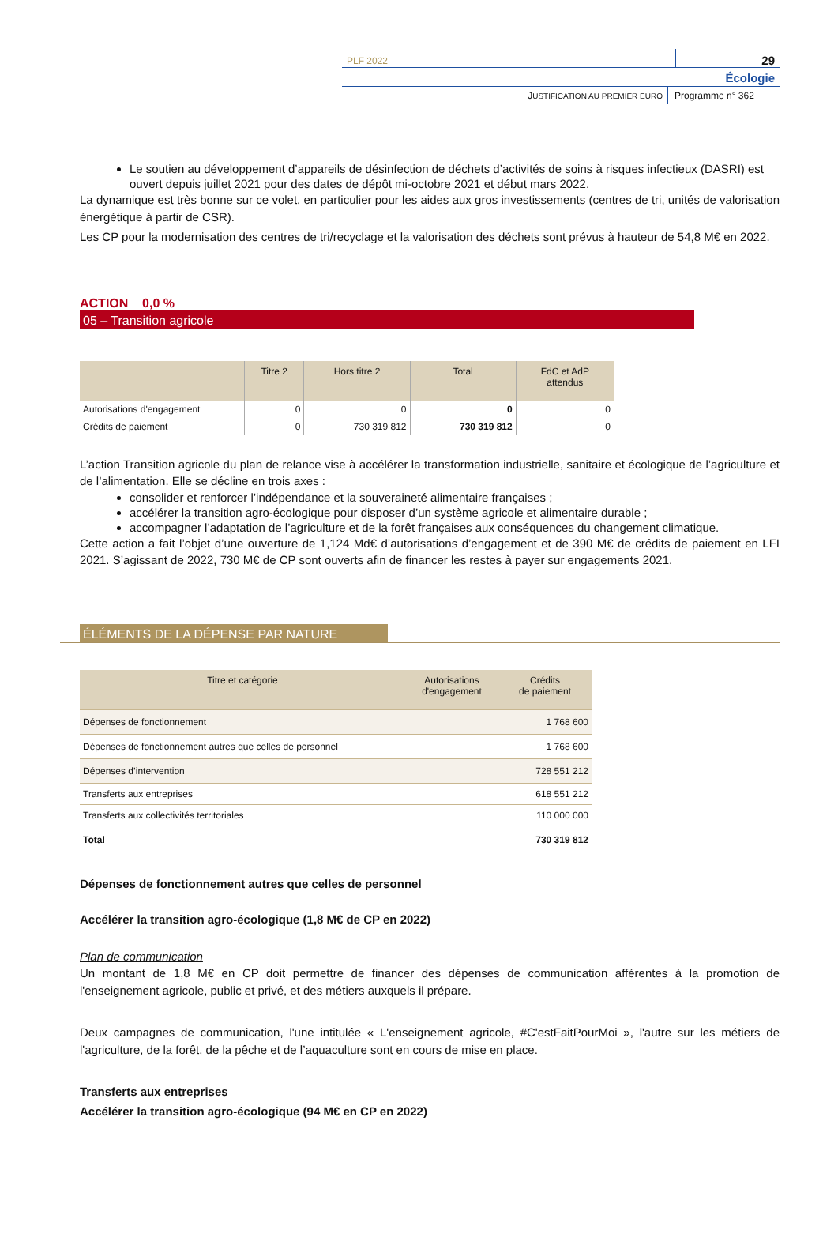PLF 2022
29
Écologie
JUSTIFICATION AU PREMIER EURO
Programme n° 362
Le soutien au développement d’appareils de désinfection de déchets d’activités de soins à risques infectieux (DASRI) est ouvert depuis juillet 2021 pour des dates de dépôt mi-octobre 2021 et début mars 2022.
La dynamique est très bonne sur ce volet, en particulier pour les aides aux gros investissements (centres de tri, unités de valorisation énergétique à partir de CSR).
Les CP pour la modernisation des centres de tri/recyclage et la valorisation des déchets sont prévus à hauteur de 54,8 M€ en 2022.
ACTION 0,0 %
05 – Transition agricole
| | Titre 2 | Hors titre 2 | Total | FdC et AdP attendus |
| --- | --- | --- | --- | --- |
| Autorisations d'engagement | 0 | 0 | 0 | 0 |
| Crédits de paiement | 0 | 730 319 812 | 730 319 812 | 0 |
L’action Transition agricole du plan de relance vise à accélérer la transformation industrielle, sanitaire et écologique de l’agriculture et de l’alimentation. Elle se décline en trois axes :
consolider et renforcer l’indépendance et la souveraineté alimentaire françaises ;
accélérer la transition agro-écologique pour disposer d’un système agricole et alimentaire durable ;
accompagner l’adaptation de l’agriculture et de la forêt françaises aux conséquences du changement climatique.
Cette action a fait l’objet d’une ouverture de 1,124 Md€ d’autorisations d’engagement et de 390 M€ de crédits de paiement en LFI 2021. S’agissant de 2022, 730 M€ de CP sont ouverts afin de financer les restes à payer sur engagements 2021.
ÉLÉMENTS DE LA DÉPENSE PAR NATURE
| Titre et catégorie | Autorisations d'engagement | Crédits de paiement |
| --- | --- | --- |
| Dépenses de fonctionnement | | 1 768 600 |
| Dépenses de fonctionnement autres que celles de personnel | | 1 768 600 |
| Dépenses d’intervention | | 728 551 212 |
| Transferts aux entreprises | | 618 551 212 |
| Transferts aux collectivités territoriales | | 110 000 000 |
| Total | | 730 319 812 |
Dépenses de fonctionnement autres que celles de personnel
Accélérer la transition agro-écologique (1,8 M€ de CP en 2022)
Plan de communication
Un montant de 1,8 M€ en CP doit permettre de financer des dépenses de communication afférentes à la promotion de l'enseignement agricole, public et privé, et des métiers auxquels il prépare.
Deux campagnes de communication, l'une intitulée « L'enseignement agricole, #C'estFaitPourMoi », l'autre sur les métiers de l'agriculture, de la forêt, de la pêche et de l’aquaculture sont en cours de mise en place.
Transferts aux entreprises
Accélérer la transition agro-écologique (94 M€ en CP en 2022)